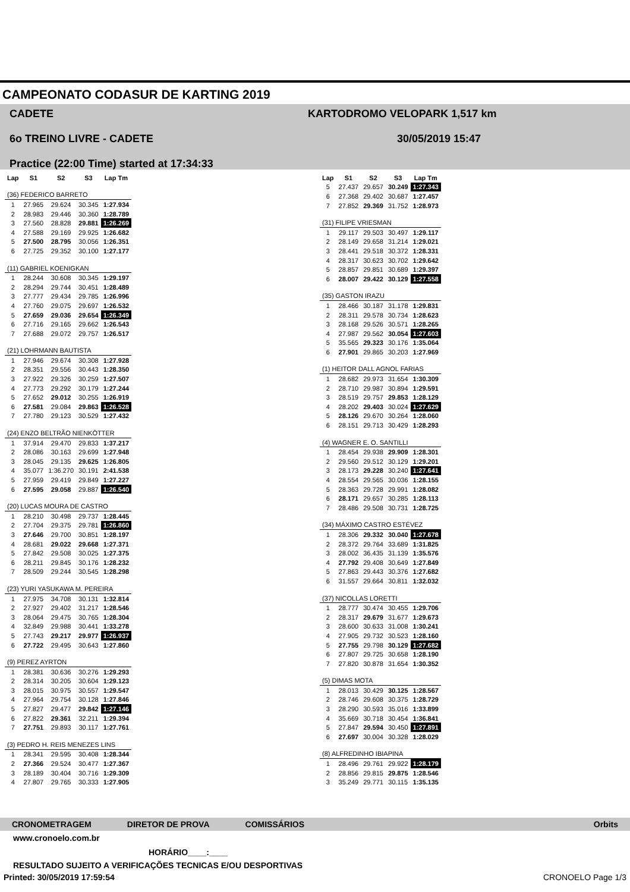CAMPEONATO CODASUR DE KARTING 2019
CADETE
6o TREINO LIVRE - CADETE
Practice (22:00 Time) started at 17:34:33
KARTODROMO VELOPARK 1,517 km
30/05/2019 15:47
| Lap | S1 | S2 | S3 | Lap Tm |
| --- | --- | --- | --- | --- |
| (36) FEDERICO BARRETO | | | | |
| 1 | 27.965 | 29.624 | 30.345 | 1:27.934 |
| 2 | 28.983 | 29.446 | 30.360 | 1:28.789 |
| 3 | 27.560 | 28.828 | 29.881 | 1:26.269 |
| 4 | 27.588 | 29.169 | 29.925 | 1:26.682 |
| 5 | 27.500 | 28.795 | 30.056 | 1:26.351 |
| 6 | 27.725 | 29.352 | 30.100 | 1:27.177 |
| (11) GABRIEL KOENIGKAN | | | | |
| 1 | 28.244 | 30.608 | 30.345 | 1:29.197 |
| 2 | 28.294 | 29.744 | 30.451 | 1:28.489 |
| 3 | 27.777 | 29.434 | 29.785 | 1:26.996 |
| 4 | 27.760 | 29.075 | 29.697 | 1:26.532 |
| 5 | 27.659 | 29.036 | 29.654 | 1:26.349 |
| 6 | 27.716 | 29.165 | 29.662 | 1:26.543 |
| 7 | 27.688 | 29.072 | 29.757 | 1:26.517 |
| (21) LOHRMANN BAUTISTA | | | | |
| 1 | 27.946 | 29.674 | 30.308 | 1:27.928 |
| 2 | 28.351 | 29.556 | 30.443 | 1:28.350 |
| 3 | 27.922 | 29.326 | 30.259 | 1:27.507 |
| 4 | 27.773 | 29.292 | 30.179 | 1:27.244 |
| 5 | 27.652 | 29.012 | 30.255 | 1:26.919 |
| 6 | 27.581 | 29.084 | 29.863 | 1:26.528 |
| 7 | 27.780 | 29.123 | 30.529 | 1:27.432 |
| (24) ENZO BELTRÃO NIENKÖTTER | | | | |
| 1 | 37.914 | 29.470 | 29.833 | 1:37.217 |
| 2 | 28.086 | 30.163 | 29.699 | 1:27.948 |
| 3 | 28.045 | 29.135 | 29.625 | 1:26.805 |
| 4 | 35.077 | 1:36.270 | 30.191 | 2:41.538 |
| 5 | 27.959 | 29.419 | 29.849 | 1:27.227 |
| 6 | 27.595 | 29.058 | 29.887 | 1:26.540 |
| (20) LUCAS MOURA DE CASTRO | | | | |
| 1 | 28.210 | 30.498 | 29.737 | 1:28.445 |
| 2 | 27.704 | 29.375 | 29.781 | 1:26.860 |
| 3 | 27.646 | 29.700 | 30.851 | 1:28.197 |
| 4 | 28.681 | 29.022 | 29.668 | 1:27.371 |
| 5 | 27.842 | 29.508 | 30.025 | 1:27.375 |
| 6 | 28.211 | 29.845 | 30.176 | 1:28.232 |
| 7 | 28.509 | 29.244 | 30.545 | 1:28.298 |
| (23) YURI YASUKAWA M. PEREIRA | | | | |
| 1 | 27.975 | 34.708 | 30.131 | 1:32.814 |
| 2 | 27.927 | 29.402 | 31.217 | 1:28.546 |
| 3 | 28.064 | 29.475 | 30.765 | 1:28.304 |
| 4 | 32.849 | 29.988 | 30.441 | 1:33.278 |
| 5 | 27.743 | 29.217 | 29.977 | 1:26.937 |
| 6 | 27.722 | 29.495 | 30.643 | 1:27.860 |
| (9) PEREZ AYRTON | | | | |
| 1 | 28.381 | 30.636 | 30.276 | 1:29.293 |
| 2 | 28.314 | 30.205 | 30.604 | 1:29.123 |
| 3 | 28.015 | 30.975 | 30.557 | 1:29.547 |
| 4 | 27.964 | 29.754 | 30.128 | 1:27.846 |
| 5 | 27.827 | 29.477 | 29.842 | 1:27.146 |
| 6 | 27.822 | 29.361 | 32.211 | 1:29.394 |
| 7 | 27.751 | 29.893 | 30.117 | 1:27.761 |
| (3) PEDRO H. REIS MENEZES LINS | | | | |
| 1 | 28.341 | 29.595 | 30.408 | 1:28.344 |
| 2 | 27.366 | 29.524 | 30.477 | 1:27.367 |
| 3 | 28.189 | 30.404 | 30.716 | 1:29.309 |
| 4 | 27.807 | 29.765 | 30.333 | 1:27.905 |
| Lap | S1 | S2 | S3 | Lap Tm |
| --- | --- | --- | --- | --- |
| 5 | 27.437 | 29.657 | 30.249 | 1:27.343 |
| 6 | 27.368 | 29.402 | 30.687 | 1:27.457 |
| 7 | 27.852 | 29.369 | 31.752 | 1:28.973 |
| (31) FILIPE VRIESMAN | | | | |
| 1 | 29.117 | 29.503 | 30.497 | 1:29.117 |
| 2 | 28.149 | 29.658 | 31.214 | 1:29.021 |
| 3 | 28.441 | 29.518 | 30.372 | 1:28.331 |
| 4 | 28.317 | 30.623 | 30.702 | 1:29.642 |
| 5 | 28.857 | 29.851 | 30.689 | 1:29.397 |
| 6 | 28.007 | 29.422 | 30.129 | 1:27.558 |
| (35) GASTON IRAZU | | | | |
| 1 | 28.466 | 30.187 | 31.178 | 1:29.831 |
| 2 | 28.311 | 29.578 | 30.734 | 1:28.623 |
| 3 | 28.168 | 29.526 | 30.571 | 1:28.265 |
| 4 | 27.987 | 29.562 | 30.054 | 1:27.603 |
| 5 | 35.565 | 29.323 | 30.176 | 1:35.064 |
| 6 | 27.901 | 29.865 | 30.203 | 1:27.969 |
| (1) HEITOR DALL AGNOL FARIAS | | | | |
| 1 | 28.682 | 29.973 | 31.654 | 1:30.309 |
| 2 | 28.710 | 29.987 | 30.894 | 1:29.591 |
| 3 | 28.519 | 29.757 | 29.853 | 1:28.129 |
| 4 | 28.202 | 29.403 | 30.024 | 1:27.629 |
| 5 | 28.126 | 29.670 | 30.264 | 1:28.060 |
| 6 | 28.151 | 29.713 | 30.429 | 1:28.293 |
| (4) WAGNER E. O. SANTILLI | | | | |
| 1 | 28.454 | 29.938 | 29.909 | 1:28.301 |
| 2 | 29.560 | 29.512 | 30.129 | 1:29.201 |
| 3 | 28.173 | 29.228 | 30.240 | 1:27.641 |
| 4 | 28.554 | 29.565 | 30.036 | 1:28.155 |
| 5 | 28.363 | 29.728 | 29.991 | 1:28.082 |
| 6 | 28.171 | 29.657 | 30.285 | 1:28.113 |
| 7 | 28.486 | 29.508 | 30.731 | 1:28.725 |
| (34) MÁXIMO CASTRO ESTÉVEZ | | | | |
| 1 | 28.306 | 29.332 | 30.040 | 1:27.678 |
| 2 | 28.372 | 29.764 | 33.689 | 1:31.825 |
| 3 | 28.002 | 36.435 | 31.139 | 1:35.576 |
| 4 | 27.792 | 29.408 | 30.649 | 1:27.849 |
| 5 | 27.863 | 29.443 | 30.376 | 1:27.682 |
| 6 | 31.557 | 29.664 | 30.811 | 1:32.032 |
| (37) NICOLLAS LORETTI | | | | |
| 1 | 28.777 | 30.474 | 30.455 | 1:29.706 |
| 2 | 28.317 | 29.679 | 31.677 | 1:29.673 |
| 3 | 28.600 | 30.633 | 31.008 | 1:30.241 |
| 4 | 27.905 | 29.732 | 30.523 | 1:28.160 |
| 5 | 27.755 | 29.798 | 30.129 | 1:27.682 |
| 6 | 27.807 | 29.725 | 30.658 | 1:28.190 |
| 7 | 27.820 | 30.878 | 31.654 | 1:30.352 |
| (5) DIMAS MOTA | | | | |
| 1 | 28.013 | 30.429 | 30.125 | 1:28.567 |
| 2 | 28.746 | 29.608 | 30.375 | 1:28.729 |
| 3 | 28.290 | 30.593 | 35.016 | 1:33.899 |
| 4 | 35.669 | 30.718 | 30.454 | 1:36.841 |
| 5 | 27.847 | 29.594 | 30.450 | 1:27.891 |
| 6 | 27.697 | 30.004 | 30.328 | 1:28.029 |
| (8) ALFREDINHO IBIAPINA | | | | |
| 1 | 28.496 | 29.761 | 29.922 | 1:28.179 |
| 2 | 28.856 | 29.815 | 29.875 | 1:28.546 |
| 3 | 35.249 | 29.771 | 30.115 | 1:35.135 |
CRONOMETRAGEM DIRETOR DE PROVA COMISSÁRIOS Orbits
www.cronoelo.com.br
HORÁRIO____:____
RESULTADO SUJEITO A VERIFICAÇÕES TECNICAS E/OU DESPORTIVAS
Printed: 30/05/2019 17:59:54 CRONOELO Page 1/3